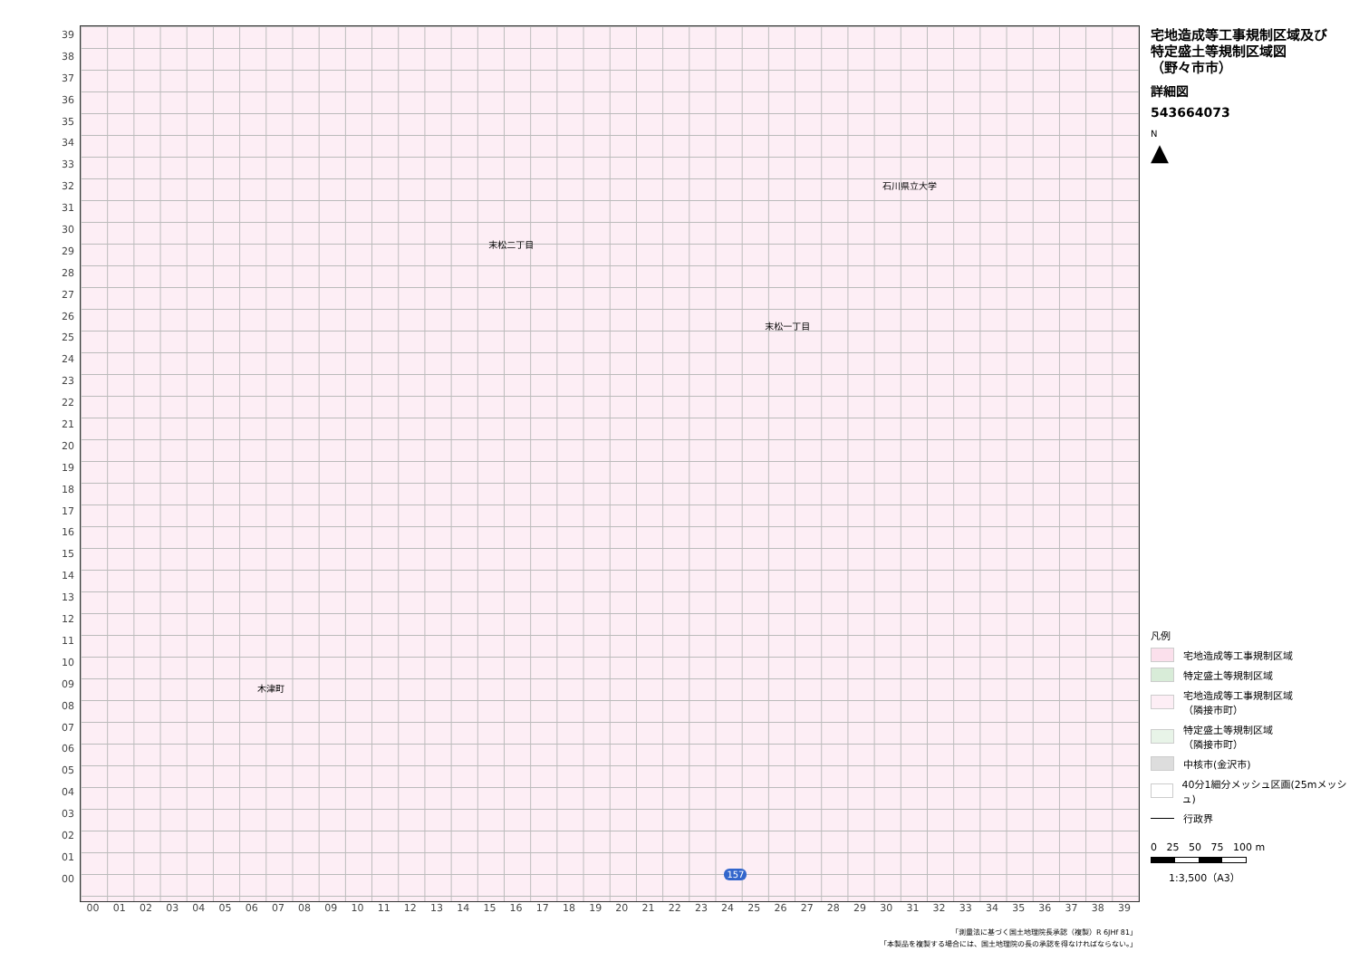39
38
37
36
35
34
33
32
31
30
29
28
27
26
25
24
23
22
21
20
19
18
17
16
15
14
13
12
11
10
09
08
07
06
05
04
03
02
01
00
木津町 石川県立大学 末松二丁目 末松一丁目 157
宅地造成等工事規制区域及び
特定盛土等規制区域図
（野々市市）
詳細図
543664073
N
▲
凡例
宅地造成等工事規制区域
特定盛土等規制区域
宅地造成等工事規制区域
（隣接市町）
特定盛土等規制区域
（隣接市町）
中核市(金沢市)
40分1細分メッシュ区画(25mメッシュ)
行政界
0 25 50 75 100 m
1:3,500（A3）
00 01 02 03 04 05 06 07 08 09 10 11 12 13 14 15 16 17 18 19 20 21 22 23 24 25 26 27 28 29 30 31 32 33 34 35 36 37 38 39
「測量法に基づく国土地理院長承認（複製）R 6JHf 81」
「本製品を複製する場合には、国土地理院の長の承認を得なければならない。」